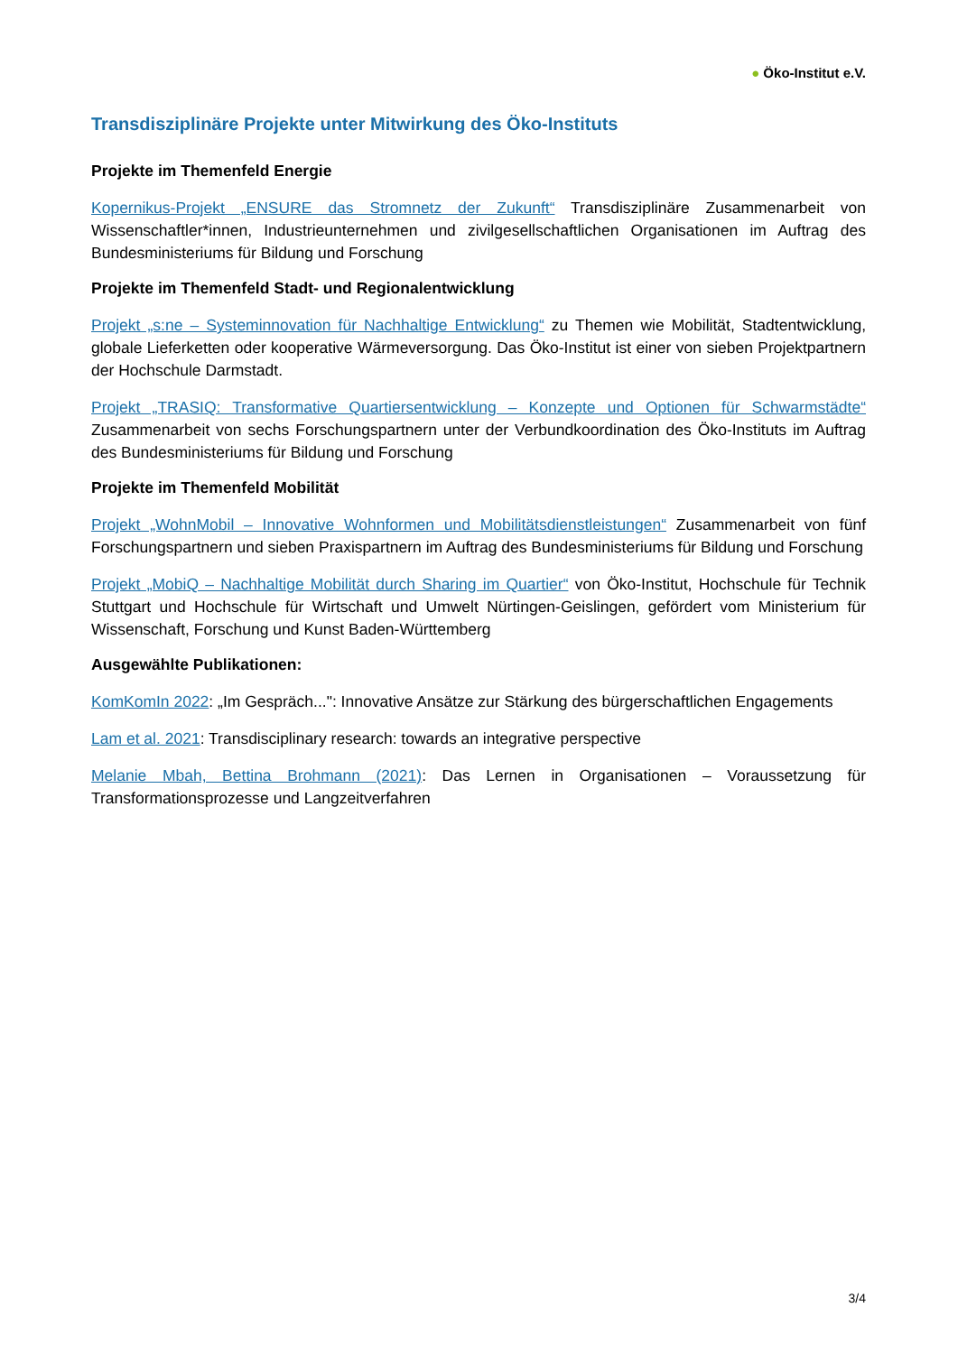● Öko-Institut e.V.
Transdisziplinäre Projekte unter Mitwirkung des Öko-Instituts
Projekte im Themenfeld Energie
Kopernikus-Projekt „ENSURE das Stromnetz der Zukunft“ Transdisziplinäre Zusammenarbeit von Wissenschaftler*innen, Industrieunternehmen und zivilgesellschaftlichen Organisationen im Auftrag des Bundesministeriums für Bildung und Forschung
Projekte im Themenfeld Stadt- und Regionalentwicklung
Projekt „s:ne – Systeminnovation für Nachhaltige Entwicklung“ zu Themen wie Mobilität, Stadtentwicklung, globale Lieferketten oder kooperative Wärmeversorgung. Das Öko-Institut ist einer von sieben Projektpartnern der Hochschule Darmstadt.
Projekt „TRASIQ: Transformative Quartiersentwicklung – Konzepte und Optionen für Schwarmstädte“ Zusammenarbeit von sechs Forschungspartnern unter der Verbundkoordination des Öko-Instituts im Auftrag des Bundesministeriums für Bildung und Forschung
Projekte im Themenfeld Mobilität
Projekt „WohnMobil – Innovative Wohnformen und Mobilitätsdienstleistungen“ Zusammenarbeit von fünf Forschungspartnern und sieben Praxispartnern im Auftrag des Bundesministeriums für Bildung und Forschung
Projekt „MobiQ – Nachhaltige Mobilität durch Sharing im Quartier“ von Öko-Institut, Hochschule für Technik Stuttgart und Hochschule für Wirtschaft und Umwelt Nürtingen-Geislingen, gefördert vom Ministerium für Wissenschaft, Forschung und Kunst Baden-Württemberg
Ausgewählte Publikationen:
KomKomIn 2022: „Im Gespräch...": Innovative Ansätze zur Stärkung des bürgerschaftlichen Engagements
Lam et al. 2021: Transdisciplinary research: towards an integrative perspective
Melanie Mbah, Bettina Brohmann (2021): Das Lernen in Organisationen – Voraussetzung für Transformationsprozesse und Langzeitverfahren
3/4